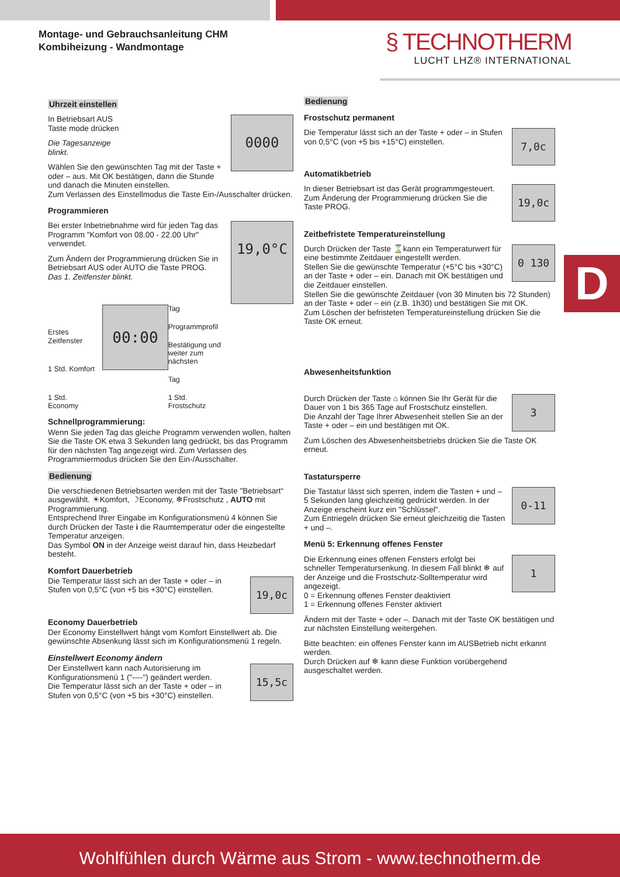Montage- und Gebrauchsanleitung CHM
Kombiheizung - Wandmontage
§ TECHNOTHERM
LUCHT LHZ® INTERNATIONAL
D
Uhrzeit einstellen
0000
In Betriebsart AUS
Taste mode drücken
Die Tagesanzeige
blinkt.
Wählen Sie den gewünschten Tag mit der Taste + oder – aus. Mit OK bestätigen, dann die Stunde und danach die Minuten einstellen.
Zum Verlassen des Einstellmodus die Taste Ein-/Ausschalter drücken.
Programmieren
19,0°C
Bei erster Inbetriebnahme wird für jeden Tag das Programm "Komfort von 08.00 - 22.00 Uhr" verwendet.
Zum Ändern der Programmierung drücken Sie in Betriebsart AUS oder AUTO die Taste PROG.
Das 1. Zeitfenster blinkt.
Erstes Zeitfenster
1 Std. Komfort
1 Std. Economy
00:00
Tag
Programmprofil
Bestätigung und
weiter zum nächsten
Tag
1 Std. Frostschutz
Schnellprogrammierung:
Wenn Sie jeden Tag das gleiche Programm verwenden wollen, halten Sie die Taste OK etwa 3 Sekunden lang gedrückt, bis das Programm für den nächsten Tag angezeigt wird. Zum Verlassen des Programmiermodus drücken Sie den Ein-/Ausschalter.
Bedienung
Die verschiedenen Betriebsarten werden mit der Taste "Betriebsart“ ausgewählt. ☀Komfort, ☽Economy, ❄Frostschutz , AUTO mit Programmierung.
Entsprechend Ihrer Eingabe im Konfigurationsmenü 4 können Sie durch Drücken der Taste i die Raumtemperatur oder die eingestellte Temperatur anzeigen.
Das Symbol ON in der Anzeige weist darauf hin, dass Heizbedarf besteht.
Komfort Dauerbetrieb
19,0c
Die Temperatur lässt sich an der Taste + oder – in Stufen von 0,5°C (von +5 bis +30°C) einstellen.
Economy Dauerbetrieb
Der Economy Einstellwert hängt vom Komfort Einstellwert ab. Die gewünschte Absenkung lässt sich im Konfigurationsmenü 1 regeln.
Einstellwert Economy ändern
15,5c
Der Einstellwert kann nach Autorisierung im Konfigurationsmenü 1 ("----") geändert werden.
Die Temperatur lässt sich an der Taste + oder – in Stufen von 0,5°C (von +5 bis +30°C) einstellen.
Bedienung
Frostschutz permanent
7,0c
Die Temperatur lässt sich an der Taste + oder – in Stufen von 0,5°C (von +5 bis +15°C) einstellen.
Automatikbetrieb
19,0c
In dieser Betriebsart ist das Gerät programmgesteuert.
Zum Änderung der Programmierung drücken Sie die Taste PROG.
Zeitbefristete Temperatureinstellung
0 130
Durch Drücken der Taste ⌛kann ein Temperaturwert für eine bestimmte Zeitdauer eingestellt werden.
Stellen Sie die gewünschte Temperatur (+5°C bis +30°C) an der Taste + oder – ein. Danach mit OK bestätigen und die Zeitdauer einstellen.
Stellen Sie die gewünschte Zeitdauer (von 30 Minuten bis 72 Stunden) an der Taste + oder – ein (z.B. 1h30) und bestätigen Sie mit OK.
Zum Löschen der befristeten Temperatureinstellung drücken Sie die Taste OK erneut.
Abwesenheitsfunktion
3
Durch Drücken der Taste ⌂ können Sie Ihr Gerät für die Dauer von 1 bis 365 Tage auf Frostschutz einstellen.
Die Anzahl der Tage Ihrer Abwesenheit stellen Sie an der Taste + oder – ein und bestätigen mit OK.
Zum Löschen des Abwesenheitsbetriebs drücken Sie die Taste OK erneut.
Tastatursperre
0-11
Die Tastatur lässt sich sperren, indem die Tasten + und – 5 Sekunden lang gleichzeitig gedrückt werden. In der Anzeige erscheint kurz ein "Schlüssel".
Zum Entriegeln drücken Sie erneut gleichzeitig die Tasten + und –.
Menü 5: Erkennung offenes Fenster
1
Die Erkennung eines offenen Fensters erfolgt bei schneller Temperatursenkung. In diesem Fall blinkt ❄ auf der Anzeige und die Frostschutz-Solltemperatur wird angezeigt.
0 = Erkennung offenes Fenster deaktiviert
1 = Erkennung offenes Fenster aktiviert
Ändern mit der Taste + oder –. Danach mit der Taste OK bestätigen und zur nächsten Einstellung weitergehen.
Bitte beachten: ein offenes Fenster kann im AUSBetrieb nicht erkannt werden.
Durch Drücken auf ❄ kann diese Funktion vorübergehend ausgeschaltet werden.
Wohlfühlen durch Wärme aus Strom - www.technotherm.de